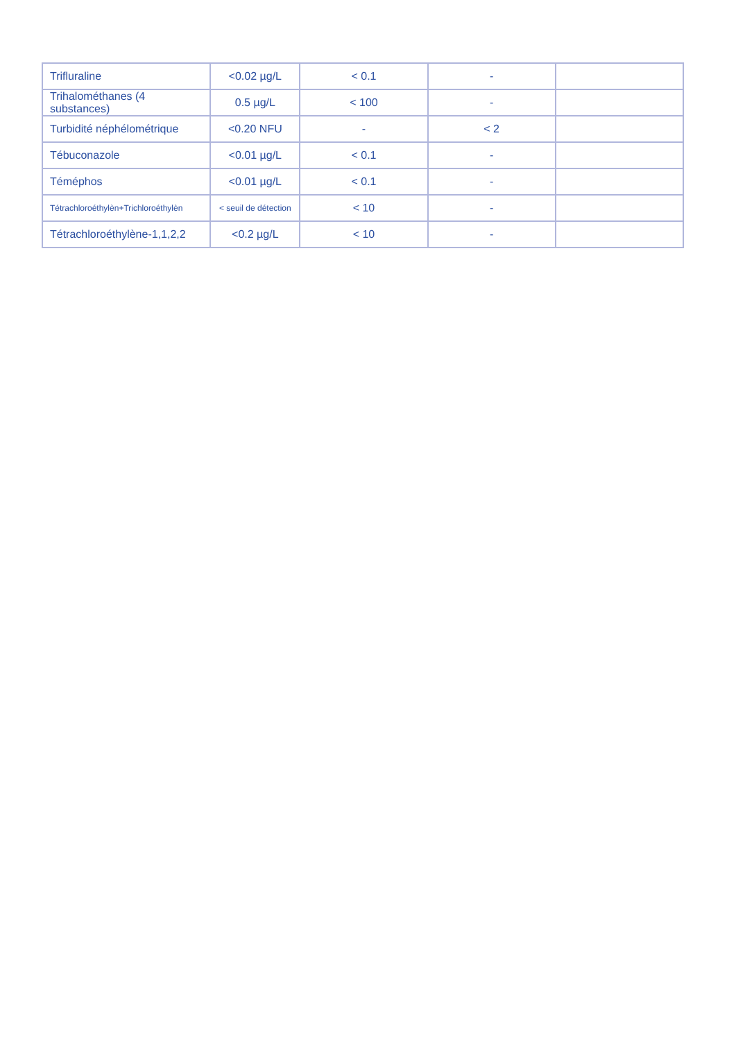| Trifluraline | <0.02 µg/L | < 0.1 | - | |
| Trihalométhanes (4 substances) | 0.5 µg/L | < 100 | - | |
| Turbidité néphélométrique | <0.20 NFU | - | < 2 | |
| Tébuconazole | <0.01 µg/L | < 0.1 | - | |
| Téméphos | <0.01 µg/L | < 0.1 | - | |
| Tétrachloroéthylèn+Trichloroéthylèn | < seuil de détection | < 10 | - | |
| Tétrachloroéthylène-1,1,2,2 | <0.2 µg/L | < 10 | - | |